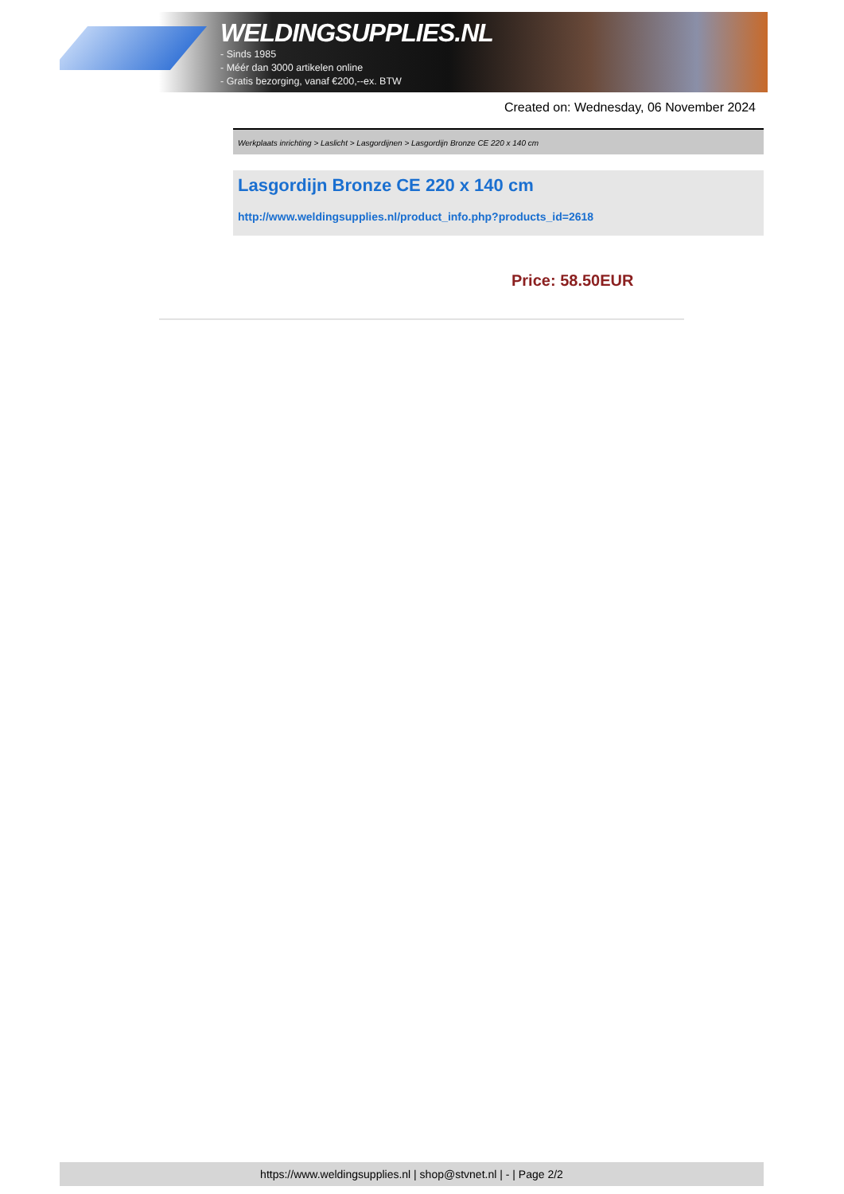WELDINGSUPPLIES.NL
- Sinds 1985
- Méér dan 3000 artikelen online
- Gratis bezorging, vanaf €200,--ex. BTW
Created on: Wednesday, 06 November 2024
Werkplaats inrichting > Laslicht > Lasgordijnen > Lasgordijn Bronze CE 220 x 140 cm
Lasgordijn Bronze CE 220 x 140 cm
http://www.weldingsupplies.nl/product_info.php?products_id=2618
Price: 58.50EUR
https://www.weldingsupplies.nl | shop@stvnet.nl | - | Page 2/2